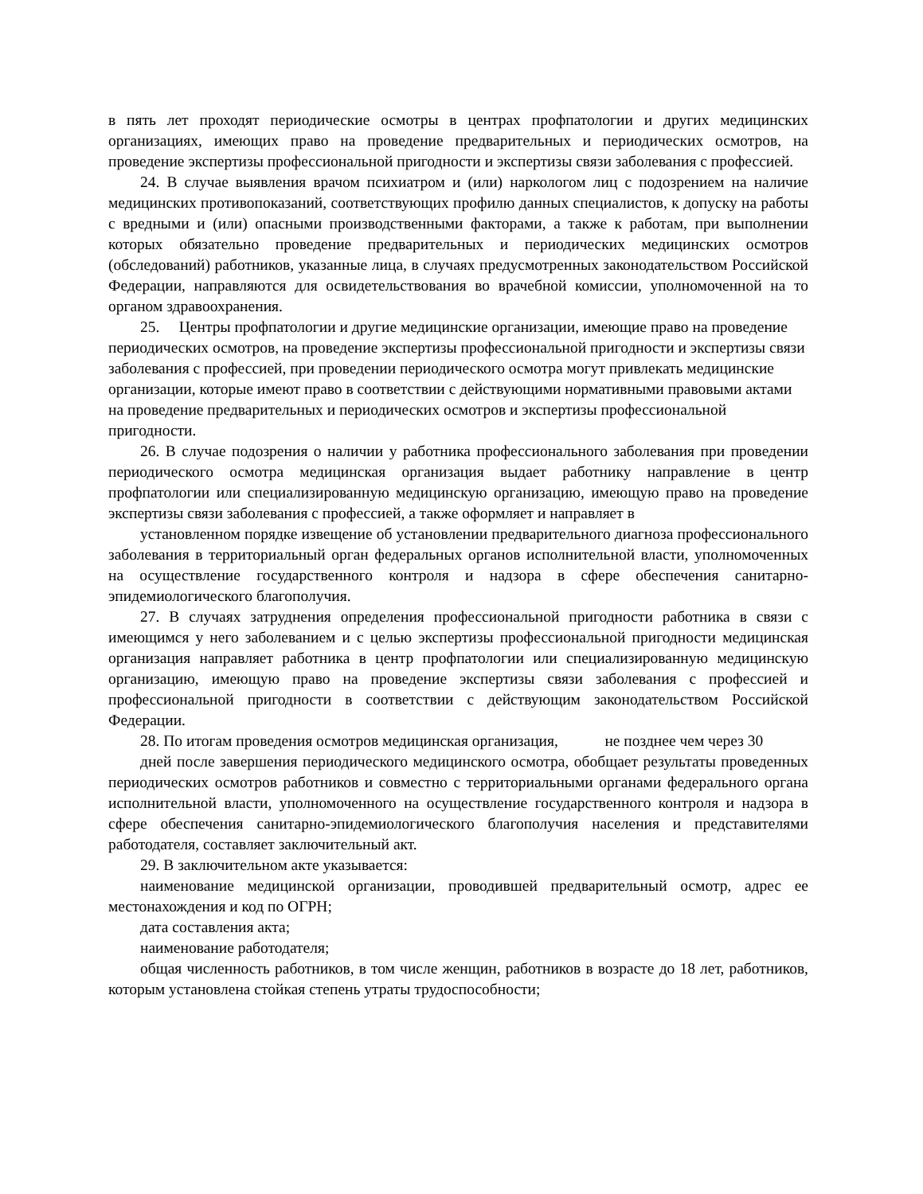в пять лет проходят периодические осмотры в центрах профпатологии и других медицинских организациях, имеющих право на проведение предварительных и периодических осмотров, на проведение экспертизы профессиональной пригодности и экспертизы связи заболевания с профессией.
24. В случае выявления врачом психиатром и (или) наркологом лиц с подозрением на наличие медицинских противопоказаний, соответствующих профилю данных специалистов, к допуску на работы с вредными и (или) опасными производственными факторами, а также к работам, при выполнении которых обязательно проведение предварительных и периодических медицинских осмотров (обследований) работников, указанные лица, в случаях предусмотренных законодательством Российской Федерации, направляются для освидетельствования во врачебной комиссии, уполномоченной на то органом здравоохранения.
25. Центры профпатологии и другие медицинские организации, имеющие право на проведение периодических осмотров, на проведение экспертизы профессиональной пригодности и экспертизы связи заболевания с профессией, при проведении периодического осмотра могут привлекать медицинские организации, которые имеют право в соответствии с действующими нормативными правовыми актами на проведение предварительных и периодических осмотров и экспертизы профессиональной пригодности.
26. В случае подозрения о наличии у работника профессионального заболевания при проведении периодического осмотра медицинская организация выдает работнику направление в центр профпатологии или специализированную медицинскую организацию, имеющую право на проведение экспертизы связи заболевания с профессией, а также оформляет и направляет в
установленном порядке извещение об установлении предварительного диагноза профессионального заболевания в территориальный орган федеральных органов исполнительной власти, уполномоченных на осуществление государственного контроля и надзора в сфере обеспечения санитарно-эпидемиологического благополучия.
27. В случаях затруднения определения профессиональной пригодности работника в связи с имеющимся у него заболеванием и с целью экспертизы профессиональной пригодности медицинская организация направляет работника в центр профпатологии или специализированную медицинскую организацию, имеющую право на проведение экспертизы связи заболевания с профессией и профессиональной пригодности в соответствии с действующим законодательством Российской Федерации.
28. По итогам проведения осмотров медицинская организация, не позднее чем через 30
дней после завершения периодического медицинского осмотра, обобщает результаты проведенных периодических осмотров работников и совместно с территориальными органами федерального органа исполнительной власти, уполномоченного на осуществление государственного контроля и надзора в сфере обеспечения санитарно-эпидемиологического благополучия населения и представителями работодателя, составляет заключительный акт.
29. В заключительном акте указывается:
наименование медицинской организации, проводившей предварительный осмотр, адрес ее местонахождения и код по ОГРН;
дата составления акта;
наименование работодателя;
общая численность работников, в том числе женщин, работников в возрасте до 18 лет, работников, которым установлена стойкая степень утраты трудоспособности;